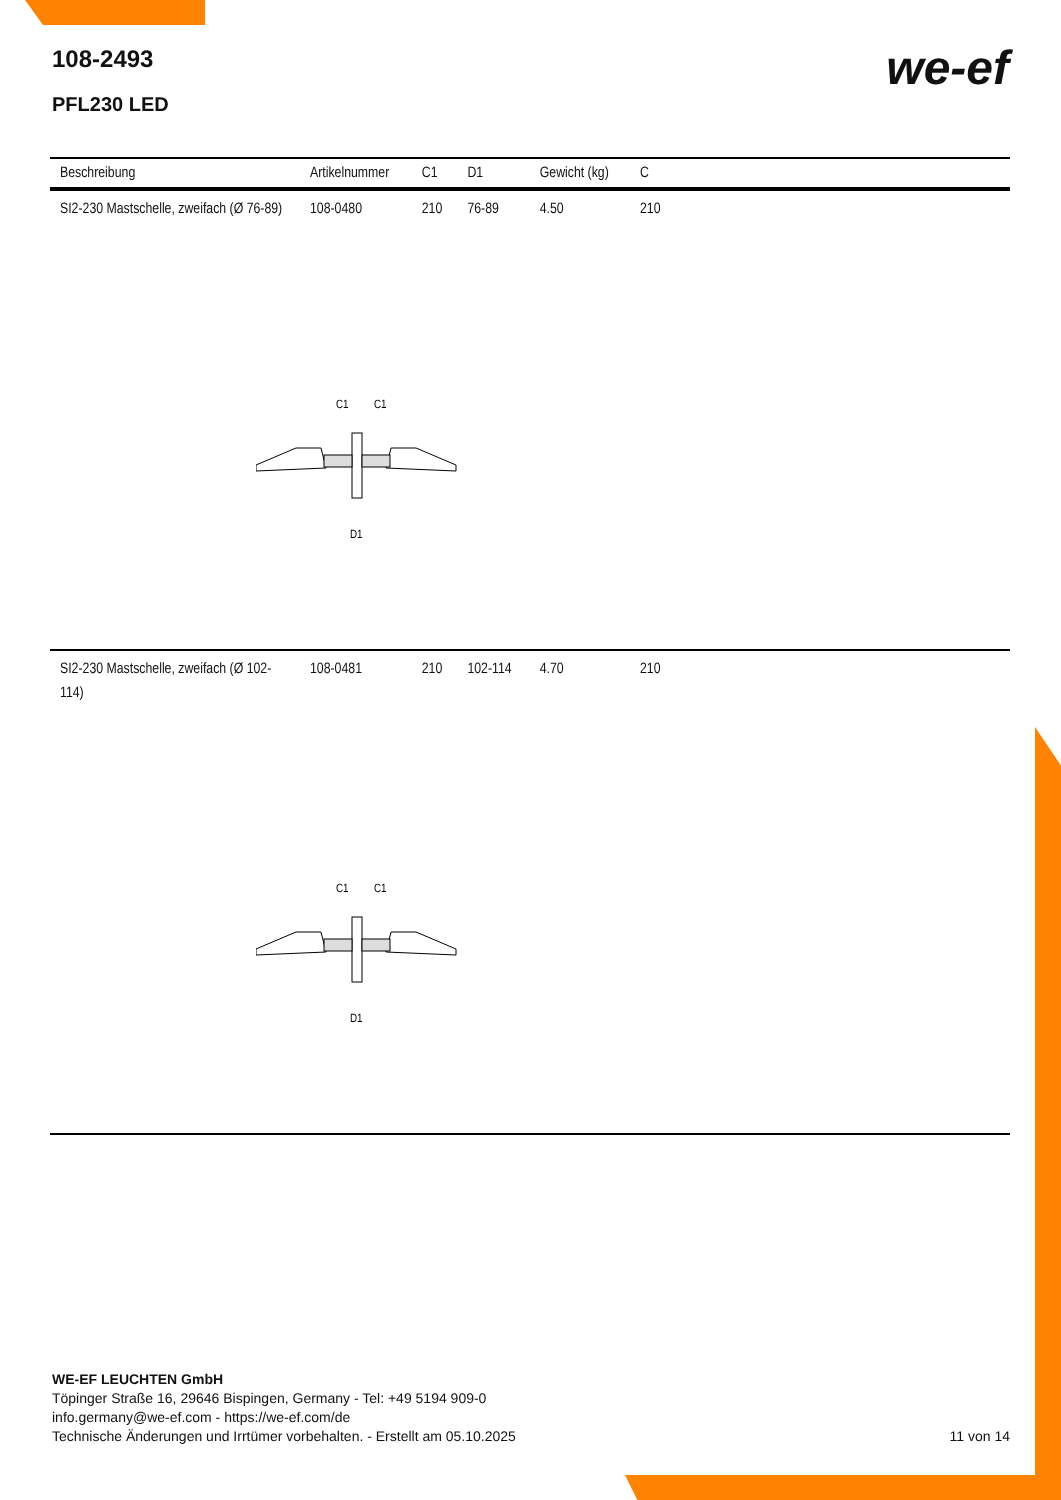108-2493
PFL230 LED
we-ef
| Beschreibung | Artikelnummer | C1 | D1 | Gewicht (kg) | C |
| --- | --- | --- | --- | --- | --- |
| SI2-230 Mastschelle, zweifach (Ø 76-89) | 108-0480 | 210 | 76-89 | 4.50 | 210 |
| C1 C1 D1 | | | | | |
| SI2-230 Mastschelle, zweifach (Ø 102-114) | 108-0481 | 210 | 102-114 | 4.70 | 210 |
| C1 C1 D1 | | | | | |
WE-EF LEUCHTEN GmbH
Töpinger Straße 16, 29646 Bispingen, Germany - Tel: +49 5194 909-0
info.germany@we-ef.com - https://we-ef.com/de
Technische Änderungen und Irrtümer vorbehalten. - Erstellt am 05.10.2025
11 von 14